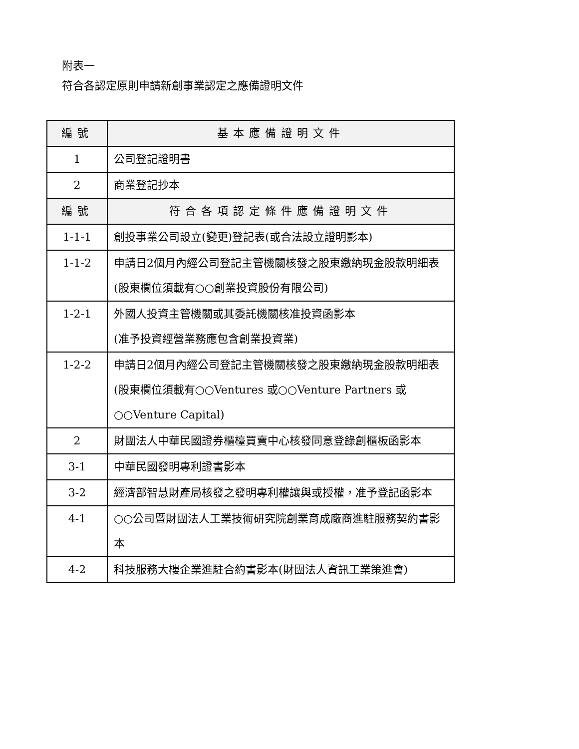附表一
符合各認定原則申請新創事業認定之應備證明文件
| 編號 | 基本應備證明文件 |
| --- | --- |
| 1 | 公司登記證明書 |
| 2 | 商業登記抄本 |
| 編號 | 符合各項認定條件應備證明文件 |
| 1-1-1 | 創投事業公司設立(變更)登記表(或合法設立證明影本) |
| 1-1-2 | 申請日2個月內經公司登記主管機關核發之股東繳納現金股款明細表 (股東欄位須載有○○創業投資股份有限公司) |
| 1-2-1 | 外國人投資主管機關或其委託機關核准投資函影本 (准予投資經營業務應包含創業投資業) |
| 1-2-2 | 申請日2個月內經公司登記主管機關核發之股東繳納現金股款明細表 (股東欄位須載有○○Ventures 或○○Venture Partners 或○○Venture Capital) |
| 2 | 財團法人中華民國證券櫃檯買賣中心核發同意登錄創櫃板函影本 |
| 3-1 | 中華民國發明專利證書影本 |
| 3-2 | 經濟部智慧財產局核發之發明專利權讓與或授權，准予登記函影本 |
| 4-1 | ○○公司暨財團法人工業技術研究院創業育成廠商進駐服務契約書影本 |
| 4-2 | 科技服務大樓企業進駐合約書影本(財團法人資訊工業策進會) |